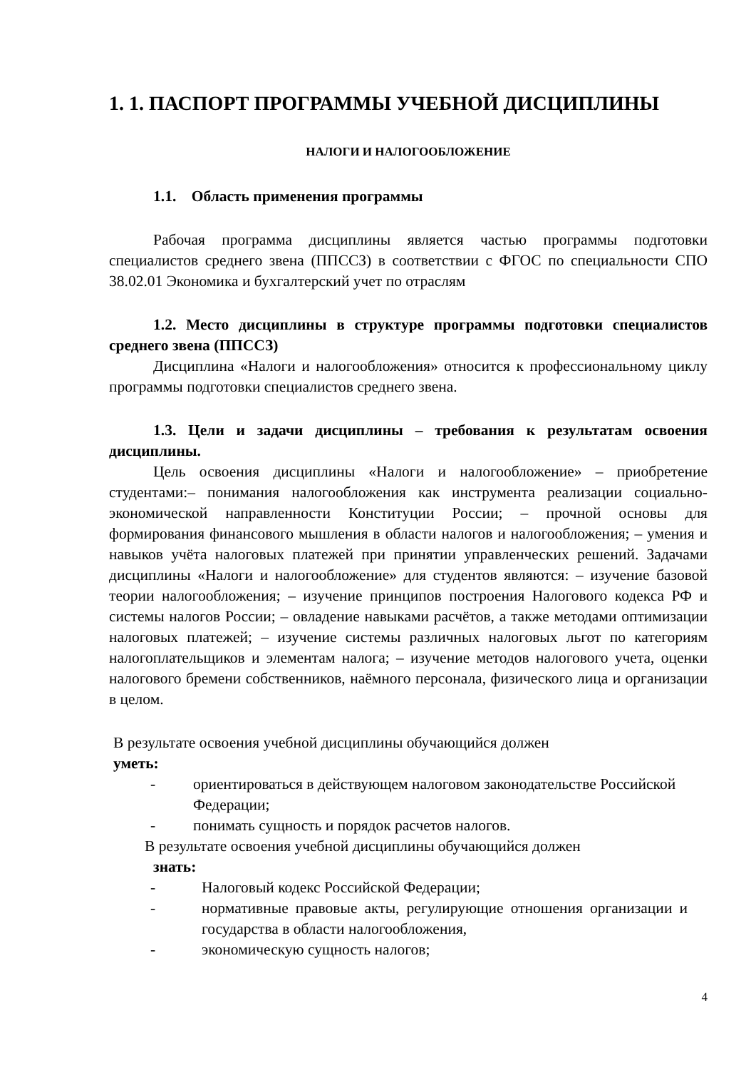1. 1. ПАСПОРТ ПРОГРАММЫ УЧЕБНОЙ ДИСЦИПЛИНЫ
НАЛОГИ И НАЛОГООБЛОЖЕНИЕ
1.1. Область применения программы
Рабочая программа дисциплины является частью программы подготовки специалистов среднего звена (ППССЗ) в соответствии с ФГОС по специальности СПО 38.02.01 Экономика и бухгалтерский учет по отраслям
1.2. Место дисциплины в структуре программы подготовки специалистов среднего звена (ППССЗ)
Дисциплина «Налоги и налогообложения» относится к профессиональному циклу программы подготовки специалистов среднего звена.
1.3. Цели и задачи дисциплины – требования к результатам освоения дисциплины.
Цель освоения дисциплины «Налоги и налогообложение» – приобретение студентами:– понимания налогообложения как инструмента реализации социально-экономической направленности Конституции России; – прочной основы для формирования финансового мышления в области налогов и налогообложения; – умения и навыков учёта налоговых платежей при принятии управленческих решений. Задачами дисциплины «Налоги и налогообложение» для студентов являются: – изучение базовой теории налогообложения; – изучение принципов построения Налогового кодекса РФ и системы налогов России; – овладение навыками расчётов, а также методами оптимизации налоговых платежей; – изучение системы различных налоговых льгот по категориям налогоплательщиков и элементам налога; – изучение методов налогового учета, оценки налогового бремени собственников, наёмного персонала, физического лица и организации в целом.
В результате освоения учебной дисциплины обучающийся должен
уметь:
- ориентироваться в действующем налоговом законодательстве Российской Федерации;
- понимать сущность и порядок расчетов налогов.
В результате освоения учебной дисциплины обучающийся должен
знать:
- Налоговый кодекс Российской Федерации;
- нормативные правовые акты, регулирующие отношения организации и государства в области налогообложения,
- экономическую сущность налогов;
4